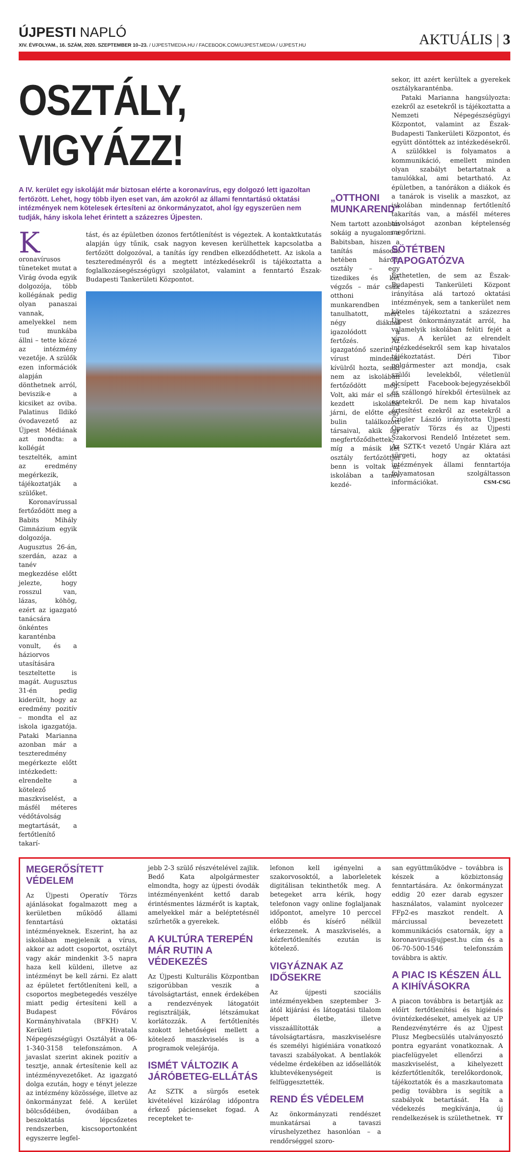ÚJPESTI NAPLÓ
XIV. ÉVFOLYAM., 16. SZÁM, 2020. SZEPTEMBER 10–23. / UJPESTMEDIA.HU / FACEBOOK.COM/UJPEST.MEDIA / UJPEST.HU
AKTUÁLIS | 3
OSZTÁLY, VIGYÁZZ!
A IV. kerület egy iskoláját már biztosan elérte a koronavírus, egy dolgozó lett igazoltan fertőzött. Lehet, hogy több ilyen eset van, ám azokról az állami fenntartású oktatási intézmények nem kötelesek értesíteni az önkormányzatot, ahol így egyszerűen nem tudják, hány iskola lehet érintett a százezres Újpesten.
Koronavírusos tüneteket mutat a Virág óvoda egyik dolgozója, több kollégának pedig olyan panaszai vannak, amelyekkel nem tud munkába állni – tette közzé az intézmény vezetője. A szülők ezen információk alapján dönthetnek arról, beviszik-e a kicsiket az oviba. Palatinus Ildikó óvodavezető az Újpest Médiának azt mondta: a kollégát tesztelték, amint az eredmény megérkezik, tájékoztatják a szülőket.
Koronavírussal fertőződött meg a Babits Mihály Gimnázium egyik dolgozója. Augusztus 26-án, szerdán, azaz a tanév megkezdése előtt jelezte, hogy rosszul van, lázas, köhög, ezért az igazgató tanácsára önkéntes karanténba vonult, és a háziorvos utasítására teszteltette is magát. Augusztus 31-én pedig kiderült, hogy az eredmény pozitív – mondta el az iskola igazgatója. Pataki Marianna azonban már a teszteredmény megérkezte előtt intézkedett: elrendelte a kötelező maszkviselést, a másfél méteres védőtávolság megtartását, a fertőtlenítő takarí-
tást, és az épületben ózonos fertőtlenítést is végeztek. A kontaktkutatás alapján úgy tűnik, csak nagyon kevesen kerülhettek kapcsolatba a fertőzött dolgozóval, a tanítás így rendben elkezdődhetett. Az iskola a teszteredményről és a megtett intézkedésekről is tájékoztatta a foglalkozásegészségügyi szolgálatot, valamint a fenntartó Észak-Budapesti Tankerületi Központot.
„OTTHONI MUNKAREND”
Nem tartott azonban sokáig a nyugalom a Babitsban, hiszen a tanítás második hetében három osztály – egy tizedikes és két végzős – már csak otthoni munkarendben tanulhatott, mert négy diáknál igazolódott a fertőzés. Az igazgatónő szerint a vírust mindenki kívülről hozta, senki nem az iskolában fertőződött meg. Volt, aki már el sem kezdett iskolába járni, de előtte egy bulin találkozott társaival, akik így megfertőződhettek, míg a másik két osztály fertőzöttjei benn is voltak az iskolában a tanév kezdé-
sekor, itt azért kerültek a gyerekek osztálykaranténba.
Pataki Marianna hangsúlyozta: ezekről az esetekről is tájékoztatta a Nemzeti Népegészségügyi Központot, valamint az Észak-Budapesti Tankerületi Központot, és együtt döntöttek az intézkedésekről. A szülőkkel is folyamatos a kommunikáció, emellett minden olyan szabályt betartatnak a tanulókkal, ami betartható. Az épületben, a tanórákon a diákok és a tanárok is viselik a maszkot, az iskolában mindennap fertőtlenítő takarítás van, a másfél méteres távolságot azonban képtelenség megőrizni.
SÖTÉTBEN TAPOGATÓZVA
Érthetetlen, de sem az Észak-Budapesti Tankerületi Központ irányítása alá tartozó oktatási intézmények, sem a tankerület nem köteles tájékoztatni a százezres Újpest önkormányzatát arról, ha valamelyik iskolában felüti fejét a vírus. A kerület az elrendelt intézkedésekről sem kap hivatalos tájékoztatást. Déri Tibor polgármester azt mondja, csak szülői levelekből, véletlenül elcsípett Facebook-bejegyzésekből és szállongó hírekből értesülnek az esetekről. De nem kap hivatalos értesítést ezekről az esetekről a Czigler László irányította Újpesti Operatív Törzs és az Újpesti Szakorvosi Rendelő Intézetet sem. Az SZTK-t vezető Ungár Klára azt sürgeti, hogy az oktatási intézmények állami fenntartója folyamatosan szolgáltasson információkat. CSM-CSG
MEGERŐSÍTETT VÉDELEM
Az Újpesti Operatív Törzs ajánlásokat fogalmazott meg a kerületben működő állami fenntartású oktatási intézményeknek. Eszerint, ha az iskolában megjelenik a vírus, akkor az adott csoportot, osztályt vagy akár mindenkit 3-5 napra haza kell küldeni, illetve az intézményt be kell zárni. Ez alatt az épületet fertőtleníteni kell, a csoportos megbetegedés veszélye miatt pedig értesíteni kell a Budapest Főváros Kormányhivatala (BFKH) V. Kerületi Hivatala Népegészségügyi Osztályát a 06-1-340-3158 telefonszámon. A javaslat szerint akinek pozitív a tesztje, annak értesítenie kell az intézményvezetőket. Az igazgató dolga ezután, hogy e tényt jelezze az intézmény közössége, illetve az önkormányzat felé. A kerület bölcsődéiben, óvodáiban a beszoktatás lépcsőzetes rendszerben, kiscsoportonként egyszerre legfel-
jebb 2-3 szülő részvételével zajlik. Bedő Kata alpolgármester elmondta, hogy az újpesti óvodák intézményenként kettő darab érintésmentes lázmérőt is kaptak, amelyekkel már a beléptetésnél szűrhetők a gyerekek.
A KULTÚRA TEREPÉN MÁR RUTIN A VÉDEKEZÉS
Az Újpesti Kulturális Központban szigorúbban veszik a távolságtartást, ennek érdekében a rendezvények látogatóit regisztrálják, létszámukat korlátozzák. A fertőtlenítés szokott lehetőségei mellett a kötelező maszkviselés is a programok velejárója.
ISMÉT VÁLTOZIK A JÁRÓBETEG-ELLÁTÁS
Az SZTK a sürgős esetek kivételével kizárólag időpontra érkező pácienseket fogad. A recepteket te-
lefonon kell igényelni a szakorvosoktól, a laborleletek digitálisan tekinthetők meg. A betegeket arra kérik, hogy telefonon vagy online foglaljanak időpontot, amelyre 10 perccel előbb és kísérő nélkül érkezzenek. A maszkviselés, a kézfertőtlenítés ezután is kötelező.
VIGYÁZNAK AZ IDŐSEKRE
Az újpesti szociális intézményekben szeptember 3-ától kijárási és látogatási tilalom lépett életbe, illetve visszaállították a távolságtartásra, maszkviselésre és személyi higiéniára vonatkozó tavaszi szabályokat. A bentlakók védelme érdekében az idősellátók klubtevékenységeit is felfüggesztették.
REND ÉS VÉDELEM
Az önkormányzati rendészet munkatársai a tavaszi vírushelyzethez hasonlóan – a rendőrséggel szoro-
san együttműködve – továbbra is készek a közbiztonság fenntartására. Az önkormányzat eddig 20 ezer darab egyszer használatos, valamint nyolcezer FFp2-es maszkot rendelt. A márciussal bevezetett kommunikációs csatornák, így a koronavirus@ujpest.hu cím és a 06-70-500-1546 telefonszám továbbra is aktív.
A PIAC IS KÉSZEN ÁLL A KIHÍVÁSOKRA
A piacon továbbra is betartják az előírt fertőtlenítési és higiénés óvintézkedéseket, amelyek az UP Rendezvénytérre és az Újpest Plusz Megbecsülés utalványosztó pontra egyaránt vonatkoznak. A piacfelügyelet ellenőrzi a maszkviselést, a kihelyezett kézfertőtlenítők, terelőkordonok, tájékoztatók és a maszkautomata pedig továbbra is segítik a szabályok betartását. Ha a védekezés megkívánja, új rendelkezések is születhetnek. TT